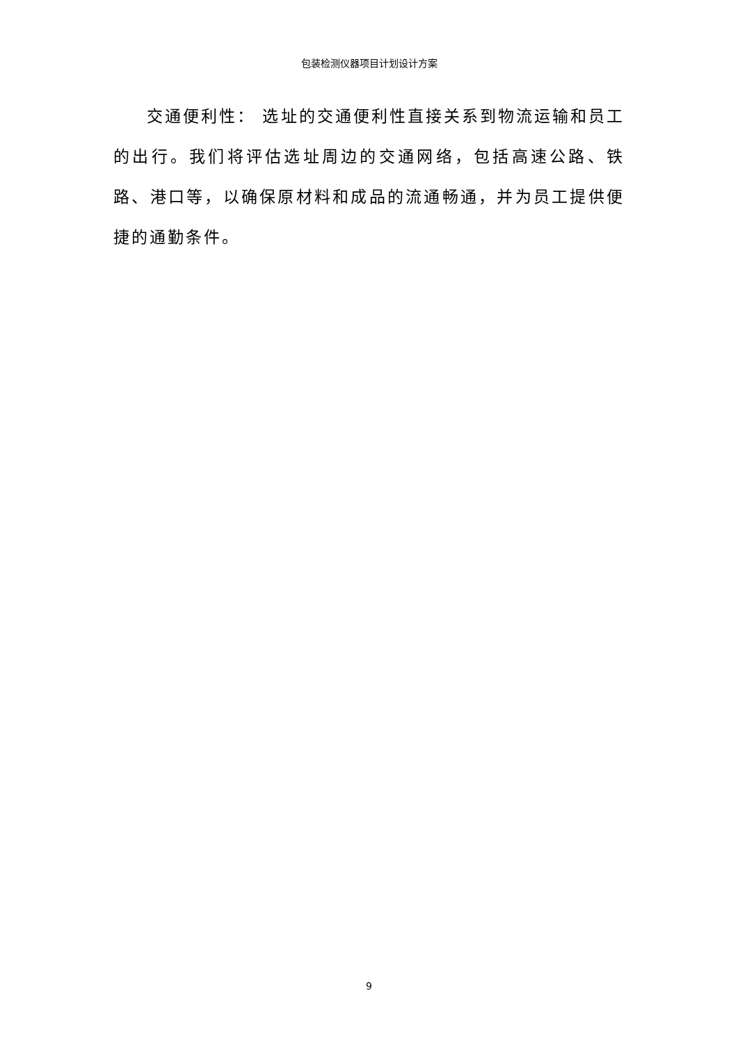包装检测仪器项目计划设计方案
交通便利性： 选址的交通便利性直接关系到物流运输和员工的出行。我们将评估选址周边的交通网络，包括高速公路、铁路、港口等，以确保原材料和成品的流通畅通，并为员工提供便捷的通勤条件。
9